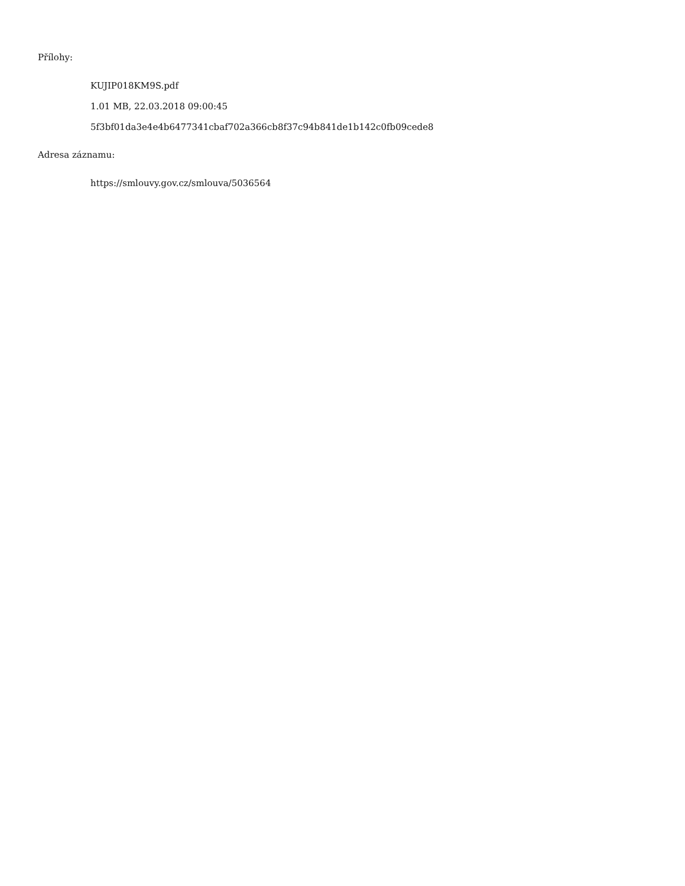Přílohy:
KUJIP018KM9S.pdf
1.01 MB, 22.03.2018 09:00:45
5f3bf01da3e4e4b6477341cbaf702a366cb8f37c94b841de1b142c0fb09cede8
Adresa záznamu:
https://smlouvy.gov.cz/smlouva/5036564